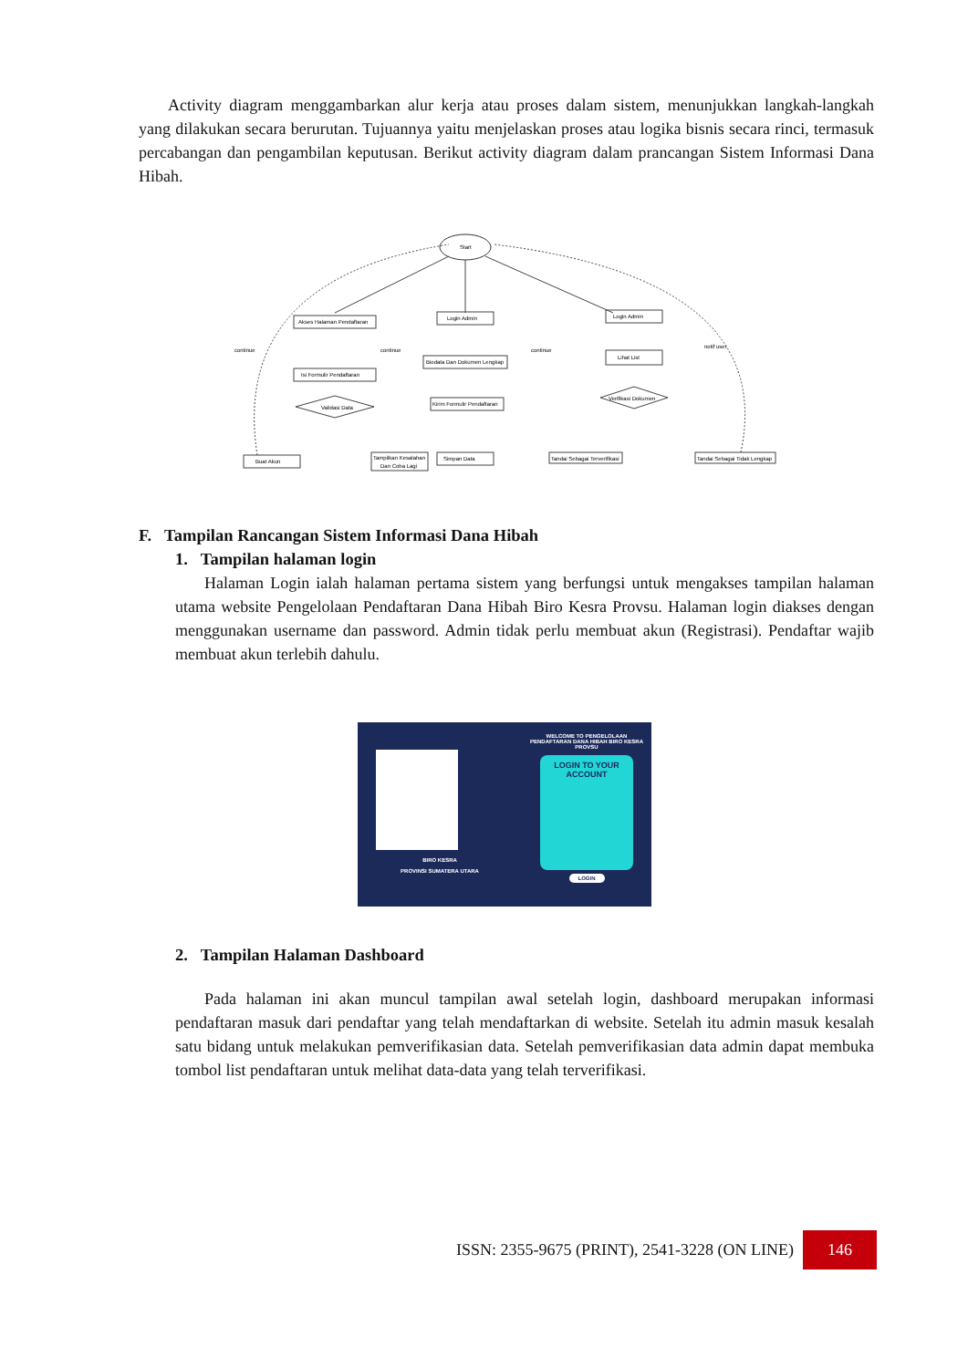Activity diagram menggambarkan alur kerja atau proses dalam sistem, menunjukkan langkah-langkah yang dilakukan secara berurutan. Tujuannya yaitu menjelaskan proses atau logika bisnis secara rinci, termasuk percabangan dan pengambilan keputusan. Berikut activity diagram dalam prancangan Sistem Informasi Dana Hibah.
Start
Akses Halaman Pendaftaran
Isi Formulir Pendaftaran
Login Admin
Biodata Dan Dokumen Lengkap
Kirim Formulir Pendaftaran
Simpan Data
Login Admin
Lihat List
Validasi Data
Verifikasi Dokumen
Buat Akun
Tampilkan Kesalahan
Dan Coba Lagi
Tandai Sebagai Terverifikasi
Tandai Sebagai Tidak Lengkap
continue
continue
continue
notif user
F. Tampilan Rancangan Sistem Informasi Dana Hibah
1. Tampilan halaman login
Halaman Login ialah halaman pertama sistem yang berfungsi untuk mengakses tampilan halaman utama website Pengelolaan Pendaftaran Dana Hibah Biro Kesra Provsu. Halaman login diakses dengan menggunakan username dan password. Admin tidak perlu membuat akun (Registrasi). Pendaftar wajib membuat akun terlebih dahulu.
BIRO KESRA
PROVINSI SUMATERA UTARA
WELCOME TO PENGELOLAAN PENDAFTARAN DANA HIBAH BIRO KESRA PROVSU
LOGIN TO YOUR ACCOUNT
LOGIN
2. Tampilan Halaman Dashboard
Pada halaman ini akan muncul tampilan awal setelah login, dashboard merupakan informasi pendaftaran masuk dari pendaftar yang telah mendaftarkan di website. Setelah itu admin masuk kesalah satu bidang untuk melakukan pemverifikasian data. Setelah pemverifikasian data admin dapat membuka tombol list pendaftaran untuk melihat data-data yang telah terverifikasi.
ISSN: 2355-9675 (PRINT), 2541-3228 (ON LINE) 146